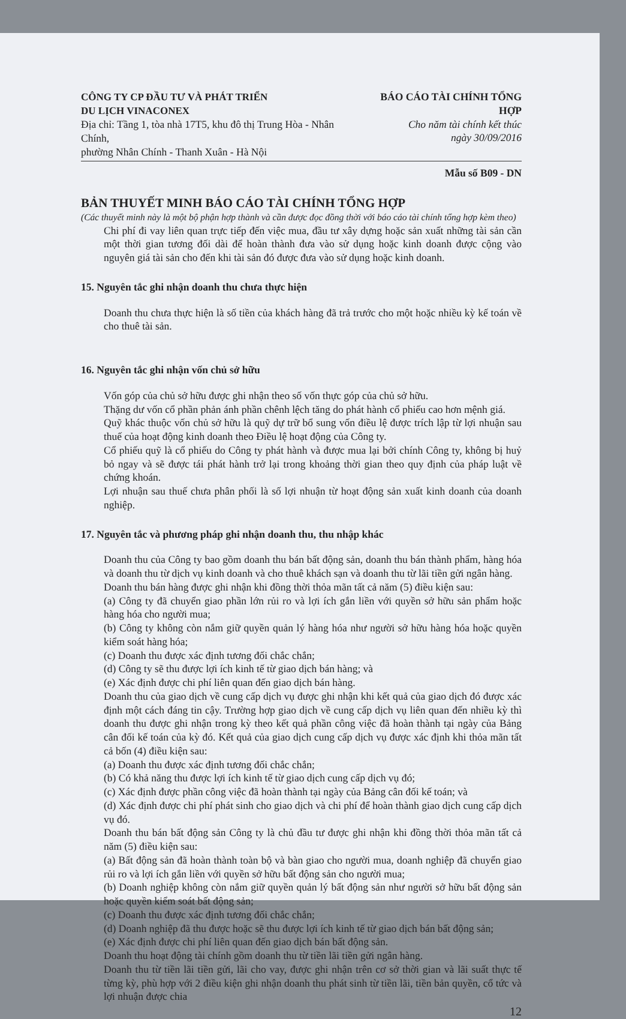CÔNG TY CP ĐẦU TƯ VÀ PHÁT TRIỂN
DU LỊCH VINACONEX
Địa chỉ: Tầng 1, tòa nhà 17T5, khu đô thị Trung Hòa - Nhân Chính,
phường Nhân Chính - Thanh Xuân - Hà Nội
BÁO CÁO TÀI CHÍNH TỔNG HỢP
Cho năm tài chính kết thúc
ngày 30/09/2016
Mẫu số B09 - DN
BẢN THUYẾT MINH BÁO CÁO TÀI CHÍNH TỔNG HỢP
(Các thuyết minh này là một bộ phận hợp thành và cần được đọc đồng thời với báo cáo tài chính tổng hợp kèm theo)
Chi phí đi vay liên quan trực tiếp đến việc mua, đầu tư xây dựng hoặc sản xuất những tài sản cần một thời gian tương đối dài để hoàn thành đưa vào sử dụng hoặc kinh doanh được cộng vào nguyên giá tài sản cho đến khi tài sản đó được đưa vào sử dụng hoặc kinh doanh.
15. Nguyên tắc ghi nhận doanh thu chưa thực hiện
Doanh thu chưa thực hiện là số tiền của khách hàng đã trả trước cho một hoặc nhiều kỳ kế toán về cho thuê tài sản.
16. Nguyên tắc ghi nhận vốn chủ sở hữu
Vốn góp của chủ sở hữu được ghi nhận theo số vốn thực góp của chủ sở hữu.
Thặng dư vốn cổ phần phản ánh phần chênh lệch tăng do phát hành cổ phiếu cao hơn mệnh giá.
Quỹ khác thuộc vốn chủ sở hữu là quỹ dự trữ bổ sung vốn điều lệ được trích lập từ lợi nhuận sau thuế của hoạt động kinh doanh theo Điều lệ hoạt động của Công ty.
Cổ phiếu quỹ là cổ phiếu do Công ty phát hành và được mua lại bởi chính Công ty, không bị huỷ bỏ ngay và sẽ được tái phát hành trở lại trong khoảng thời gian theo quy định của pháp luật về chứng khoán.
Lợi nhuận sau thuế chưa phân phối là số lợi nhuận từ hoạt động sản xuất kinh doanh của doanh nghiệp.
17. Nguyên tắc và phương pháp ghi nhận doanh thu, thu nhập khác
Doanh thu của Công ty bao gồm doanh thu bán bất động sản, doanh thu bán thành phẩm, hàng hóa và doanh thu từ dịch vụ kinh doanh và cho thuê khách sạn và doanh thu từ lãi tiền gửi ngân hàng.
Doanh thu bán hàng được ghi nhận khi đồng thời thỏa mãn tất cả năm (5) điều kiện sau:
(a) Công ty đã chuyển giao phần lớn rủi ro và lợi ích gắn liền với quyền sở hữu sản phẩm hoặc hàng hóa cho người mua;
(b) Công ty không còn nắm giữ quyền quản lý hàng hóa như người sở hữu hàng hóa hoặc quyền kiểm soát hàng hóa;
(c) Doanh thu được xác định tương đối chắc chắn;
(d) Công ty sẽ thu được lợi ích kinh tế từ giao dịch bán hàng; và
(e) Xác định được chi phí liên quan đến giao dịch bán hàng.
Doanh thu của giao dịch về cung cấp dịch vụ được ghi nhận khi kết quả của giao dịch đó được xác định một cách đáng tin cậy. Trường hợp giao dịch về cung cấp dịch vụ liên quan đến nhiều kỳ thì doanh thu được ghi nhận trong kỳ theo kết quả phần công việc đã hoàn thành tại ngày của Bảng cân đối kế toán của kỳ đó. Kết quả của giao dịch cung cấp dịch vụ được xác định khi thỏa mãn tất cả bốn (4) điều kiện sau:
(a) Doanh thu được xác định tương đối chắc chắn;
(b) Có khả năng thu được lợi ích kinh tế từ giao dịch cung cấp dịch vụ đó;
(c) Xác định được phần công việc đã hoàn thành tại ngày của Bảng cân đối kế toán; và
(d) Xác định được chi phí phát sinh cho giao dịch và chi phí để hoàn thành giao dịch cung cấp dịch vụ đó.
Doanh thu bán bất động sản Công ty là chủ đầu tư được ghi nhận khi đồng thời thỏa mãn tất cả năm (5) điều kiện sau:
(a) Bất động sản đã hoàn thành toàn bộ và bàn giao cho người mua, doanh nghiệp đã chuyển giao rủi ro và lợi ích gắn liền với quyền sở hữu bất động sản cho người mua;
(b) Doanh nghiệp không còn nắm giữ quyền quản lý bất động sản như người sở hữu bất động sản hoặc quyền kiểm soát bất động sản;
(c) Doanh thu được xác định tương đối chắc chắn;
(d) Doanh nghiệp đã thu được hoặc sẽ thu được lợi ích kinh tế từ giao dịch bán bất động sản;
(e) Xác định được chi phí liên quan đến giao dịch bán bất động sản.
Doanh thu hoạt động tài chính gồm doanh thu từ tiền lãi tiền gửi ngân hàng.
Doanh thu từ tiền lãi tiền gửi, lãi cho vay, được ghi nhận trên cơ sở thời gian và lãi suất thực tế từng kỳ, phù hợp với 2 điều kiện ghi nhận doanh thu phát sinh từ tiền lãi, tiền bản quyền, cổ tức và lợi nhuận được chia
12